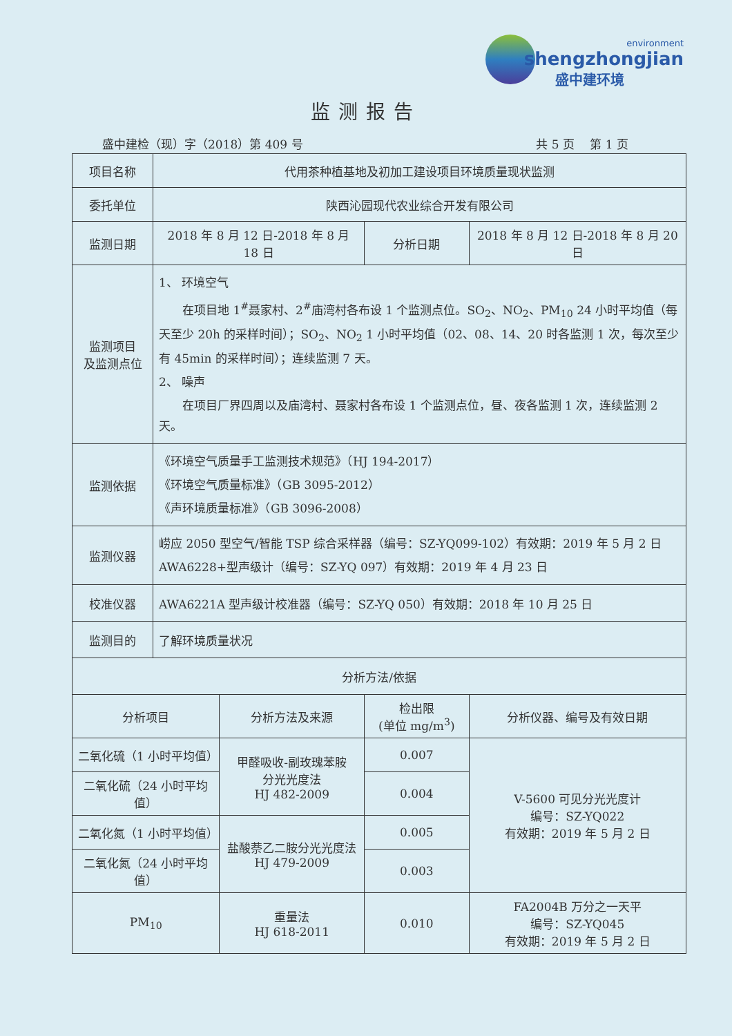environment
shengzhongjian
盛中建环境
监测报告
盛中建检（现）字（2018）第 409 号 共 5 页　 第 1 页
| 项目名称 | 代用茶种植基地及初加工建设项目环境质量现状监测 | | | |
| 委托单位 | 陕西沁园现代农业综合开发有限公司 | | | |
| 监测日期 | 2018 年 8 月 12 日-2018 年 8 月 18 日 | | 分析日期 | 2018 年 8 月 12 日-2018 年 8 月 20 日 |
| 监测项目 及监测点位 | 1、 环境空气 在项目地 1<sup>#</sup>聂家村、2<sup>#</sup>庙湾村各布设 1 个监测点位。SO<sub>2</sub>、NO<sub>2</sub>、PM<sub>10</sub> 24 小时平均值（每天至少 20h 的采样时间）；SO<sub>2</sub>、NO<sub>2</sub> 1 小时平均值（02、08、14、20 时各监测 1 次，每次至少有 45min 的采样时间）；连续监测 7 天。 2、 噪声 在项目厂界四周以及庙湾村、聂家村各布设 1 个监测点位，昼、夜各监测 1 次，连续监测 2 天。 | | | |
| 监测依据 | 《环境空气质量手工监测技术规范》（HJ 194-2017） 《环境空气质量标准》（GB 3095-2012） 《声环境质量标准》（GB 3096-2008） | | | |
| 监测仪器 | 崂应 2050 型空气/智能 TSP 综合采样器（编号：SZ-YQ099-102）有效期：2019 年 5 月 2 日 AWA6228+型声级计（编号：SZ-YQ 097）有效期：2019 年 4 月 23 日 | | | |
| 校准仪器 | AWA6221A 型声级计校准器（编号：SZ-YQ 050）有效期：2018 年 10 月 25 日 | | | |
| 监测目的 | 了解环境质量状况 | | | |
| 分析方法/依据 | | | | |
| 分析项目 | | 分析方法及来源 | 检出限 (单位 mg/m<sup>3</sup>) | 分析仪器、编号及有效日期 |
| 二氧化硫（1 小时平均值） | | 甲醛吸收-副玫瑰苯胺 分光光度法 HJ 482-2009 | 0.007 | V-5600 可见分光光度计 编号：SZ-YQ022 有效期：2019 年 5 月 2 日 |
| 二氧化硫（24 小时平均值） | | | 0.004 | |
| 二氧化氮（1 小时平均值） | | 盐酸萘乙二胺分光光度法 HJ 479-2009 | 0.005 | |
| 二氧化氮（24 小时平均值） | | | 0.003 | |
| PM<sub>10</sub> | | 重量法 HJ 618-2011 | 0.010 | FA2004B 万分之一天平 编号：SZ-YQ045 有效期：2019 年 5 月 2 日 |